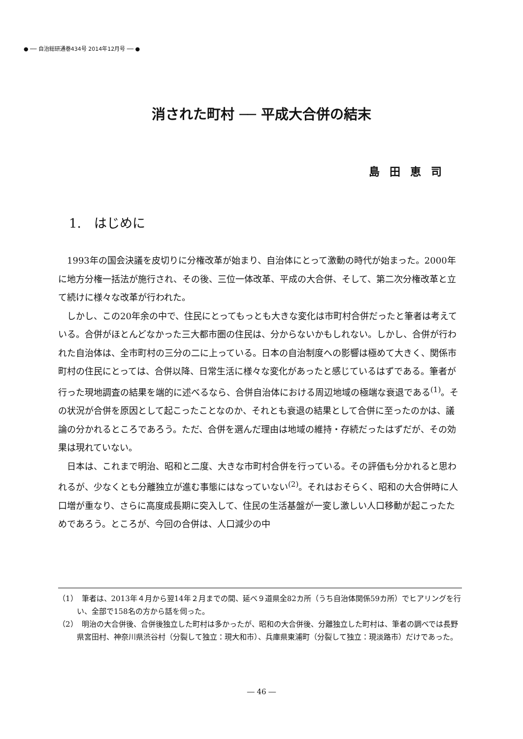● ── 自治総研通巻434号 2014年12月号 ── ●
消された町村 ── 平成大合併の結末
島田恵司
1.　はじめに
1993年の国会決議を皮切りに分権改革が始まり、自治体にとって激動の時代が始まった。2000年に地方分権一括法が施行され、その後、三位一体改革、平成の大合併、そして、第二次分権改革と立て続けに様々な改革が行われた。
しかし、この20年余の中で、住民にとってもっとも大きな変化は市町村合併だったと筆者は考えている。合併がほとんどなかった三大都市圏の住民は、分からないかもしれない。しかし、合併が行われた自治体は、全市町村の三分の二に上っている。日本の自治制度への影響は極めて大きく、関係市町村の住民にとっては、合併以降、日常生活に様々な変化があったと感じているはずである。筆者が行った現地調査の結果を端的に述べるなら、合併自治体における周辺地域の極端な衰退である<sup>(1)</sup>。その状況が合併を原因として起こったことなのか、それとも衰退の結果として合併に至ったのかは、議論の分かれるところであろう。ただ、合併を選んだ理由は地域の維持・存続だったはずだが、その効果は現れていない。
日本は、これまで明治、昭和と二度、大きな市町村合併を行っている。その評価も分かれると思われるが、少なくとも分離独立が進む事態にはなっていない<sup>(2)</sup>。それはおそらく、昭和の大合併時に人口増が重なり、さらに高度成長期に突入して、住民の生活基盤が一変し激しい人口移動が起こったためであろう。ところが、今回の合併は、人口減少の中
（1）　筆者は、2013年４月から翌14年２月までの間、延べ９道県全82カ所（うち自治体関係59カ所）でヒアリングを行い、全部で158名の方から話を伺った。
（2）　明治の大合併後、合併後独立した町村は多かったが、昭和の大合併後、分離独立した町村は、筆者の調べでは長野県宮田村、神奈川県渋谷村（分裂して独立：現大和市）、兵庫県東浦町（分裂して独立：現淡路市）だけであった。
― 46 ―